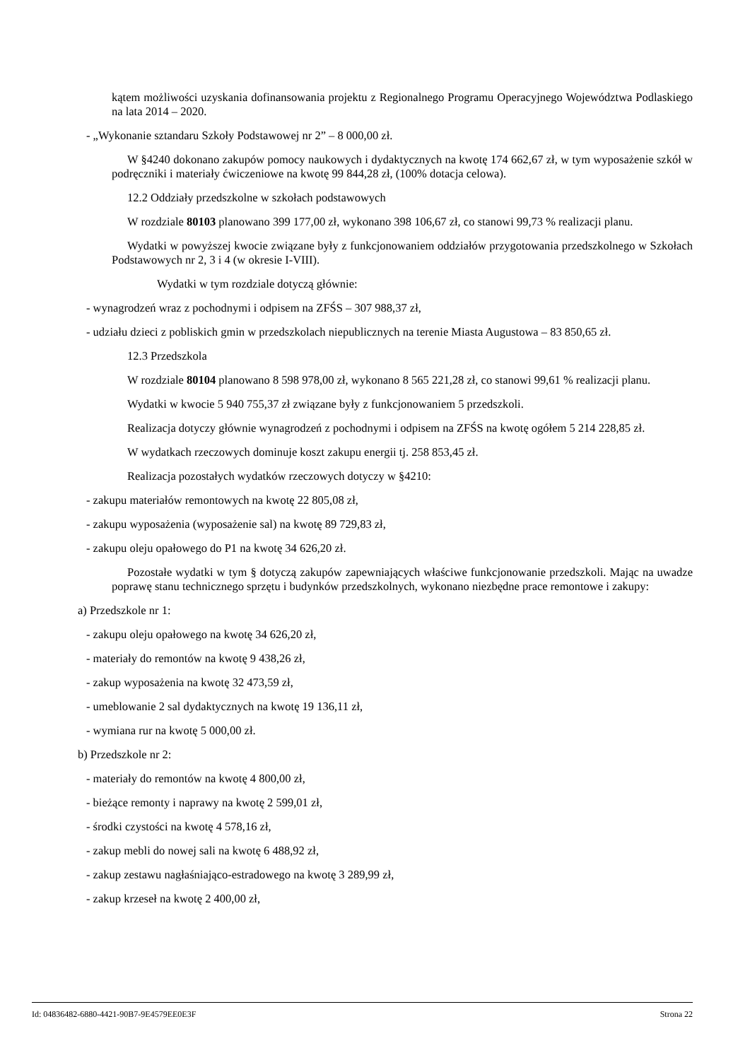kątem możliwości uzyskania dofinansowania projektu z Regionalnego Programu Operacyjnego Województwa Podlaskiego na lata 2014 – 2020.
- „Wykonanie sztandaru Szkoły Podstawowej nr 2” – 8 000,00 zł.
W §4240 dokonano zakupów pomocy naukowych i dydaktycznych na kwotę 174 662,67 zł, w tym wyposażenie szkół w podręczniki i materiały ćwiczeniowe na kwotę 99 844,28 zł, (100% dotacja celowa).
12.2 Oddziały przedszkolne w szkołach podstawowych
W rozdziale 80103 planowano 399 177,00 zł, wykonano 398 106,67 zł, co stanowi 99,73 % realizacji planu.
Wydatki w powyższej kwocie związane były z funkcjonowaniem oddziałów przygotowania przedszkolnego w Szkołach Podstawowych nr 2, 3 i 4 (w okresie I-VIII).
Wydatki w tym rozdziale dotyczą głównie:
- wynagrodzeń wraz z pochodnymi i odpisem na ZFŚS – 307 988,37 zł,
- udziału dzieci z pobliskich gmin w przedszkolach niepublicznych na terenie Miasta Augustowa – 83 850,65 zł.
12.3 Przedszkola
W rozdziale 80104 planowano 8 598 978,00 zł, wykonano 8 565 221,28 zł, co stanowi 99,61 % realizacji planu.
Wydatki w kwocie 5 940 755,37 zł związane były z funkcjonowaniem 5 przedszkoli.
Realizacja dotyczy głównie wynagrodzeń z pochodnymi i odpisem na ZFŚS na kwotę ogółem 5 214 228,85 zł.
W wydatkach rzeczowych dominuje koszt zakupu energii tj. 258 853,45 zł.
Realizacja pozostałych wydatków rzeczowych dotyczy w §4210:
- zakupu materiałów remontowych na kwotę 22 805,08 zł,
- zakupu wyposażenia (wyposażenie sal) na kwotę 89 729,83 zł,
- zakupu oleju opałowego do P1 na kwotę 34 626,20 zł.
Pozostałe wydatki w tym § dotyczą zakupów zapewniających właściwe funkcjonowanie przedszkoli. Mając na uwadze poprawę stanu technicznego sprzętu i budynków przedszkolnych, wykonano niezbędne prace remontowe i zakupy:
a) Przedszkole nr 1:
- zakupu oleju opałowego na kwotę 34 626,20 zł,
- materiały do remontów na kwotę 9 438,26 zł,
- zakup wyposażenia na kwotę 32 473,59 zł,
- umeblowanie 2 sal dydaktycznych na kwotę 19 136,11 zł,
- wymiana rur na kwotę 5 000,00 zł.
b) Przedszkole nr 2:
- materiały do remontów na kwotę 4 800,00 zł,
- bieżące remonty i naprawy na kwotę 2 599,01 zł,
- środki czystości na kwotę 4 578,16 zł,
- zakup mebli do nowej sali na kwotę 6 488,92 zł,
- zakup zestawu nagłaśniająco-estradowego na kwotę 3 289,99 zł,
- zakup krzeseł na kwotę 2 400,00 zł,
Id: 04836482-6880-4421-90B7-9E4579EE0E3F Strona 22